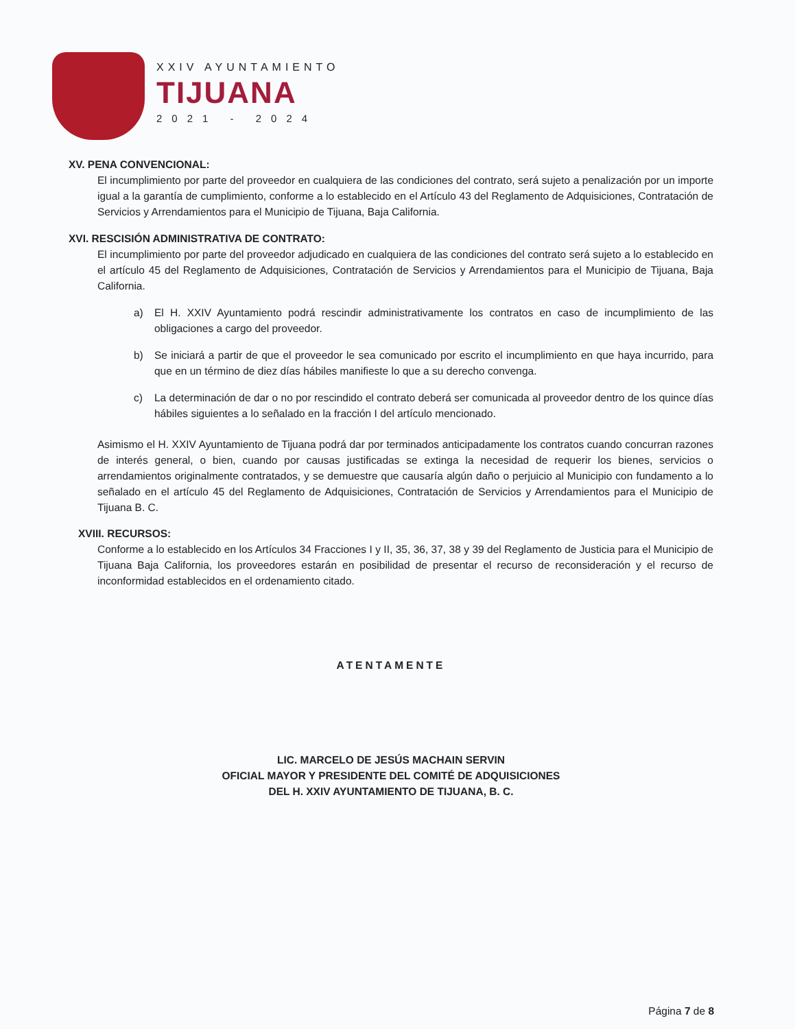XXIV AYUNTAMIENTO
TIJUANA
2021 - 2024
XV. PENA CONVENCIONAL:
El incumplimiento por parte del proveedor en cualquiera de las condiciones del contrato, será sujeto a penalización por un importe igual a la garantía de cumplimiento, conforme a lo establecido en el Artículo 43 del Reglamento de Adquisiciones, Contratación de Servicios y Arrendamientos para el Municipio de Tijuana, Baja California.
XVI. RESCISIÓN ADMINISTRATIVA DE CONTRATO:
El incumplimiento por parte del proveedor adjudicado en cualquiera de las condiciones del contrato será sujeto a lo establecido en el artículo 45 del Reglamento de Adquisiciones, Contratación de Servicios y Arrendamientos para el Municipio de Tijuana, Baja California.
a) El H. XXIV Ayuntamiento podrá rescindir administrativamente los contratos en caso de incumplimiento de las obligaciones a cargo del proveedor.
b) Se iniciará a partir de que el proveedor le sea comunicado por escrito el incumplimiento en que haya incurrido, para que en un término de diez días hábiles manifieste lo que a su derecho convenga.
c) La determinación de dar o no por rescindido el contrato deberá ser comunicada al proveedor dentro de los quince días hábiles siguientes a lo señalado en la fracción I del artículo mencionado.
Asimismo el H. XXIV Ayuntamiento de Tijuana podrá dar por terminados anticipadamente los contratos cuando concurran razones de interés general, o bien, cuando por causas justificadas se extinga la necesidad de requerir los bienes, servicios o arrendamientos originalmente contratados, y se demuestre que causaría algún daño o perjuicio al Municipio con fundamento a lo señalado en el artículo 45 del Reglamento de Adquisiciones, Contratación de Servicios y Arrendamientos para el Municipio de Tijuana B. C.
XVIII. RECURSOS:
Conforme a lo establecido en los Artículos 34 Fracciones I y II, 35, 36, 37, 38 y 39 del Reglamento de Justicia para el Municipio de Tijuana Baja California, los proveedores estarán en posibilidad de presentar el recurso de reconsideración y el recurso de inconformidad establecidos en el ordenamiento citado.
ATENTAMENTE
LIC. MARCELO DE JESÚS MACHAIN SERVIN
OFICIAL MAYOR Y PRESIDENTE DEL COMITÉ DE ADQUISICIONES
DEL H. XXIV AYUNTAMIENTO DE TIJUANA, B. C.
Página 7 de 8